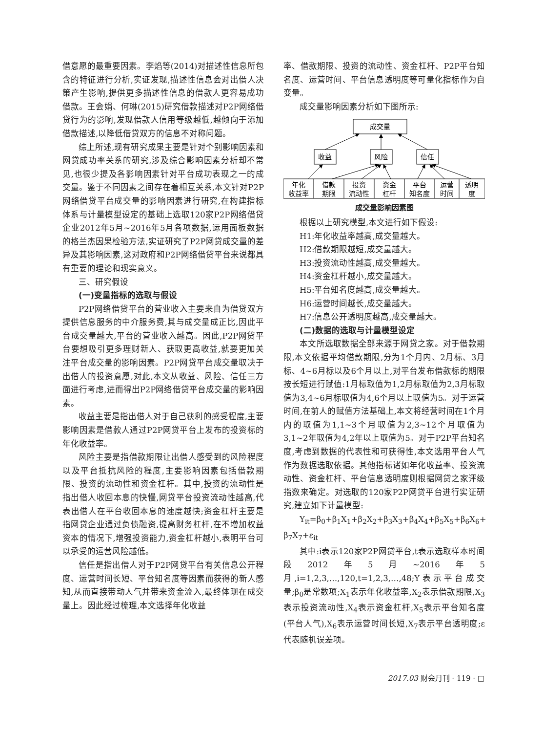借意愿的最重要因素。李焰等(2014)对描述性信息所包含的特征进行分析,实证发现,描述性信息会对出借人决策产生影响,提供更多描述性信息的借款人更容易成功借款。王会娟、何琳(2015)研究借款描述对P2P网络借贷行为的影响,发现借款人信用等级越低,越倾向于添加借款描述,以降低借贷双方的信息不对称问题。
综上所述,现有研究成果主要是针对个别影响因素和网贷成功率关系的研究,涉及综合影响因素分析却不常见,也很少提及各影响因素针对平台成功表现之一的成交量。鉴于不同因素之间存在着相互关系,本文针对P2P网络借贷平台成交量的影响因素进行研究,在构建指标体系与计量模型设定的基础上选取120家P2P网络借贷企业2012年5月~2016年5月各项数据,运用面板数据的格兰杰因果检验方法,实证研究了P2P网贷成交量的差异及其影响因素,这对政府和P2P网络借贷平台来说都具有重要的理论和现实意义。
三、研究假设
(一)变量指标的选取与假设
P2P网络借贷平台的营业收入主要来自为借贷双方提供信息服务的中介服务费,其与成交量成正比,因此平台成交量越大,平台的营业收入越高。因此,P2P网贷平台要想吸引更多理财新人、获取更高收益,就要更加关注平台成交量的影响因素。P2P网贷平台成交量取决于出借人的投资意愿,对此,本文从收益、风险、信任三方面进行考虑,进而得出P2P网络借贷平台成交量的影响因素。
收益主要是指出借人对于自己获利的感受程度,主要影响因素是借款人通过P2P网贷平台上发布的投资标的年化收益率。
风险主要是指借款期限让出借人感受到的风险程度以及平台抵抗风险的程度,主要影响因素包括借款期限、投资的流动性和资金杠杆。其中,投资的流动性是指出借人收回本息的快慢,网贷平台投资流动性越高,代表出借人在平台收回本息的速度越快;资金杠杆主要是指网贷企业通过负债融资,提高财务杠杆,在不增加权益资本的情况下,增强投资能力,资金杠杆越小,表明平台可以承受的运营风险越低。
信任是指出借人对于P2P网贷平台有关信息公开程度、运营时间长短、平台知名度等因素而获得的新人感知,从而直接带动人气并带来资金流入,最终体现在成交量上。因此经过梳理,本文选择年化收益
率、借款期限、投资的流动性、资金杠杆、P2P平台知名度、运营时间、平台信息透明度等可量化指标作为自变量。
成交量影响因素分析如下图所示:
成交量
收益
风险
信任
年化
收益率
借款
期限
投资
流动性
资金
杠杆
平台
知名度
运营
时间
透明
度
成交量影响因素图
根据以上研究模型,本文进行如下假设:
H1:年化收益率越高,成交量越大。
H2:借款期限越短,成交量越大。
H3:投资流动性越高,成交量越大。
H4:资金杠杆越小,成交量越大。
H5:平台知名度越高,成交量越大。
H6:运营时间越长,成交量越大。
H7:信息公开透明度越高,成交量越大。
(二)数据的选取与计量模型设定
本文所选取数据全部来源于网贷之家。对于借款期限,本文依据平均借款期限,分为1个月内、2月标、3月标、4~6月标以及6个月以上,对平台发布借款标的期限按长短进行赋值:1月标取值为1,2月标取值为2,3月标取值为3,4~6月标取值为4,6个月以上取值为5。对于运营时间,在前人的赋值方法基础上,本文将经营时间在1个月内的取值为1,1~3个月取值为2,3~12个月取值为3,1~2年取值为4,2年以上取值为5。对于P2P平台知名度,考虑到数据的代表性和可获得性,本文选用平台人气作为数据选取依据。其他指标诸如年化收益率、投资流动性、资金杠杆、平台信息透明度则根据网贷之家评级指数来确定。对选取的120家P2P网贷平台进行实证研究,建立如下计量模型:
Y<sub>it</sub>=β<sub>0</sub>+β<sub>1</sub>X<sub>1</sub>+β<sub>2</sub>X<sub>2</sub>+β<sub>3</sub>X<sub>3</sub>+β<sub>4</sub>X<sub>4</sub>+β<sub>5</sub>X<sub>5</sub>+β<sub>6</sub>X<sub>6</sub>+ β<sub>7</sub>X<sub>7</sub>+ε<sub>it</sub>
其中:i表示120家P2P网贷平台,t表示选取样本时间段2012年5月~2016年5月,i=1,2,3,…,120,t=1,2,3,…,48;Y表示平台成交量;β<sub>0</sub>是常数项;X<sub>1</sub>表示年化收益率,X<sub>2</sub>表示借款期限,X<sub>3</sub>表示投资流动性,X<sub>4</sub>表示资金杠杆,X<sub>5</sub>表示平台知名度(平台人气),X<sub>6</sub>表示运营时间长短,X<sub>7</sub>表示平台透明度;ε代表随机误差项。
2017.03 财会月刊 · 119 · □